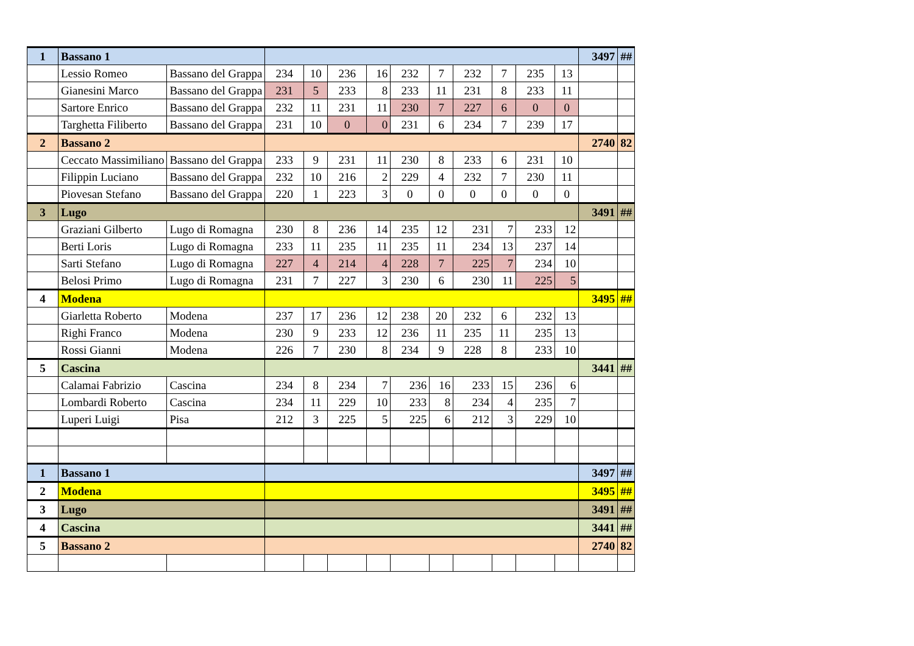| 1 | Bassano 1 | | | | | | | | | | | | 3497 | ## |
| | Lessio Romeo | Bassano del Grappa | 234 | 10 | 236 | 16 | 232 | 7 | 232 | 7 | 235 | 13 | | |
| | Gianesini Marco | Bassano del Grappa | 231 | 5 | 233 | 8 | 233 | 11 | 231 | 8 | 233 | 11 | | |
| | Sartore Enrico | Bassano del Grappa | 232 | 11 | 231 | 11 | 230 | 7 | 227 | 6 | 0 | 0 | | |
| | Targhetta Filiberto | Bassano del Grappa | 231 | 10 | 0 | 0 | 231 | 6 | 234 | 7 | 239 | 17 | | |
| 2 | Bassano 2 | | | | | | | | | | | | 2740 | 82 |
| | Ceccato Massimiliano | Bassano del Grappa | 233 | 9 | 231 | 11 | 230 | 8 | 233 | 6 | 231 | 10 | | |
| | Filippin Luciano | Bassano del Grappa | 232 | 10 | 216 | 2 | 229 | 4 | 232 | 7 | 230 | 11 | | |
| | Piovesan Stefano | Bassano del Grappa | 220 | 1 | 223 | 3 | 0 | 0 | 0 | 0 | 0 | 0 | | |
| 3 | Lugo | | | | | | | | | | | | 3491 | ## |
| | Graziani Gilberto | Lugo di Romagna | 230 | 8 | 236 | 14 | 235 | 12 | 231 | 7 | 233 | 12 | | |
| | Berti Loris | Lugo di Romagna | 233 | 11 | 235 | 11 | 235 | 11 | 234 | 13 | 237 | 14 | | |
| | Sarti Stefano | Lugo di Romagna | 227 | 4 | 214 | 4 | 228 | 7 | 225 | 7 | 234 | 10 | | |
| | Belosi Primo | Lugo di Romagna | 231 | 7 | 227 | 3 | 230 | 6 | 230 | 11 | 225 | 5 | | |
| 4 | Modena | | | | | | | | | | | | 3495 | ## |
| | Giarletta Roberto | Modena | 237 | 17 | 236 | 12 | 238 | 20 | 232 | 6 | 232 | 13 | | |
| | Righi Franco | Modena | 230 | 9 | 233 | 12 | 236 | 11 | 235 | 11 | 235 | 13 | | |
| | Rossi Gianni | Modena | 226 | 7 | 230 | 8 | 234 | 9 | 228 | 8 | 233 | 10 | | |
| 5 | Cascina | | | | | | | | | | | | 3441 | ## |
| | Calamai Fabrizio | Cascina | 234 | 8 | 234 | 7 | 236 | 16 | 233 | 15 | 236 | 6 | | |
| | Lombardi Roberto | Cascina | 234 | 11 | 229 | 10 | 233 | 8 | 234 | 4 | 235 | 7 | | |
| | Luperi Luigi | Pisa | 212 | 3 | 225 | 5 | 225 | 6 | 212 | 3 | 229 | 10 | | |
| 1 | Bassano 1 | | | | | | | | | | | | 3497 | ## |
| 2 | Modena | | | | | | | | | | | | 3495 | ## |
| 3 | Lugo | | | | | | | | | | | | 3491 | ## |
| 4 | Cascina | | | | | | | | | | | | 3441 | ## |
| 5 | Bassano 2 | | | | | | | | | | | | 2740 | 82 |